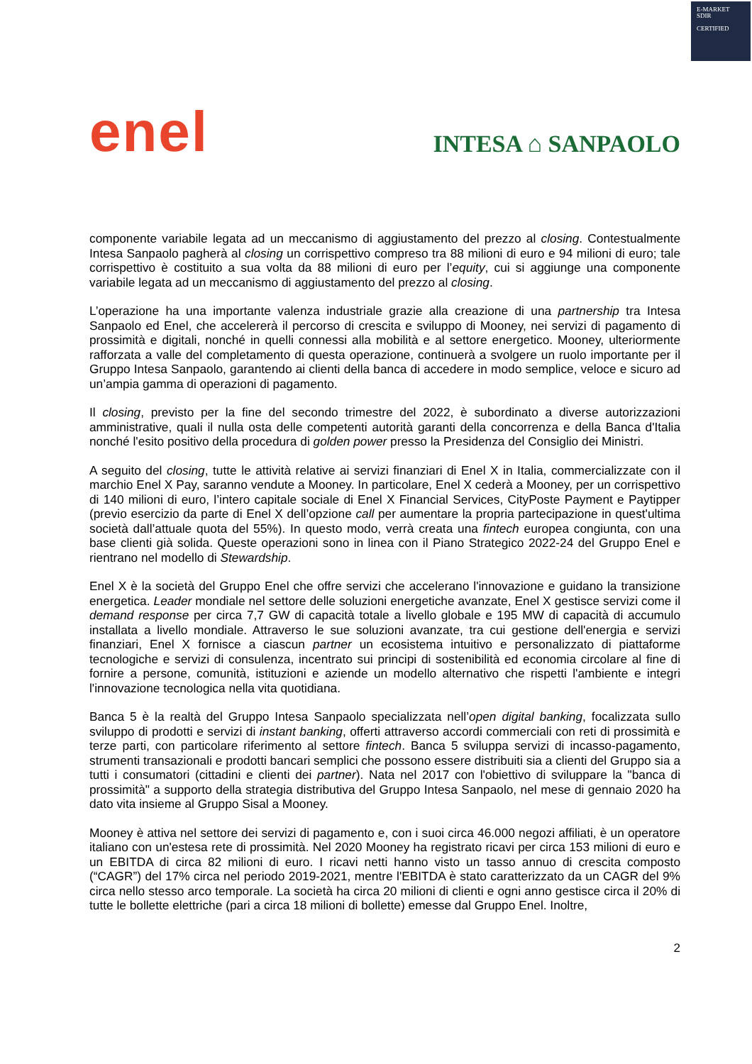E-MARKET
SDIR
CERTIFIED
enel
INTESA ⌂ SANPAOLO
componente variabile legata ad un meccanismo di aggiustamento del prezzo al closing. Contestualmente Intesa Sanpaolo pagherà al closing un corrispettivo compreso tra 88 milioni di euro e 94 milioni di euro; tale corrispettivo è costituito a sua volta da 88 milioni di euro per l’equity, cui si aggiunge una componente variabile legata ad un meccanismo di aggiustamento del prezzo al closing.
L’operazione ha una importante valenza industriale grazie alla creazione di una partnership tra Intesa Sanpaolo ed Enel, che accelererà il percorso di crescita e sviluppo di Mooney, nei servizi di pagamento di prossimità e digitali, nonché in quelli connessi alla mobilità e al settore energetico. Mooney, ulteriormente rafforzata a valle del completamento di questa operazione, continuerà a svolgere un ruolo importante per il Gruppo Intesa Sanpaolo, garantendo ai clienti della banca di accedere in modo semplice, veloce e sicuro ad un’ampia gamma di operazioni di pagamento.
Il closing, previsto per la fine del secondo trimestre del 2022, è subordinato a diverse autorizzazioni amministrative, quali il nulla osta delle competenti autorità garanti della concorrenza e della Banca d'Italia nonché l'esito positivo della procedura di golden power presso la Presidenza del Consiglio dei Ministri.
A seguito del closing, tutte le attività relative ai servizi finanziari di Enel X in Italia, commercializzate con il marchio Enel X Pay, saranno vendute a Mooney. In particolare, Enel X cederà a Mooney, per un corrispettivo di 140 milioni di euro, l’intero capitale sociale di Enel X Financial Services, CityPoste Payment e Paytipper (previo esercizio da parte di Enel X dell’opzione call per aumentare la propria partecipazione in quest'ultima società dall’attuale quota del 55%). In questo modo, verrà creata una fintech europea congiunta, con una base clienti già solida. Queste operazioni sono in linea con il Piano Strategico 2022-24 del Gruppo Enel e rientrano nel modello di Stewardship.
Enel X è la società del Gruppo Enel che offre servizi che accelerano l'innovazione e guidano la transizione energetica. Leader mondiale nel settore delle soluzioni energetiche avanzate, Enel X gestisce servizi come il demand response per circa 7,7 GW di capacità totale a livello globale e 195 MW di capacità di accumulo installata a livello mondiale. Attraverso le sue soluzioni avanzate, tra cui gestione dell'energia e servizi finanziari, Enel X fornisce a ciascun partner un ecosistema intuitivo e personalizzato di piattaforme tecnologiche e servizi di consulenza, incentrato sui principi di sostenibilità ed economia circolare al fine di fornire a persone, comunità, istituzioni e aziende un modello alternativo che rispetti l'ambiente e integri l'innovazione tecnologica nella vita quotidiana.
Banca 5 è la realtà del Gruppo Intesa Sanpaolo specializzata nell’open digital banking, focalizzata sullo sviluppo di prodotti e servizi di instant banking, offerti attraverso accordi commerciali con reti di prossimità e terze parti, con particolare riferimento al settore fintech. Banca 5 sviluppa servizi di incasso-pagamento, strumenti transazionali e prodotti bancari semplici che possono essere distribuiti sia a clienti del Gruppo sia a tutti i consumatori (cittadini e clienti dei partner). Nata nel 2017 con l'obiettivo di sviluppare la "banca di prossimità" a supporto della strategia distributiva del Gruppo Intesa Sanpaolo, nel mese di gennaio 2020 ha dato vita insieme al Gruppo Sisal a Mooney.
Mooney è attiva nel settore dei servizi di pagamento e, con i suoi circa 46.000 negozi affiliati, è un operatore italiano con un'estesa rete di prossimità. Nel 2020 Mooney ha registrato ricavi per circa 153 milioni di euro e un EBITDA di circa 82 milioni di euro. I ricavi netti hanno visto un tasso annuo di crescita composto (“CAGR”) del 17% circa nel periodo 2019-2021, mentre l'EBITDA è stato caratterizzato da un CAGR del 9% circa nello stesso arco temporale. La società ha circa 20 milioni di clienti e ogni anno gestisce circa il 20% di tutte le bollette elettriche (pari a circa 18 milioni di bollette) emesse dal Gruppo Enel. Inoltre,
2